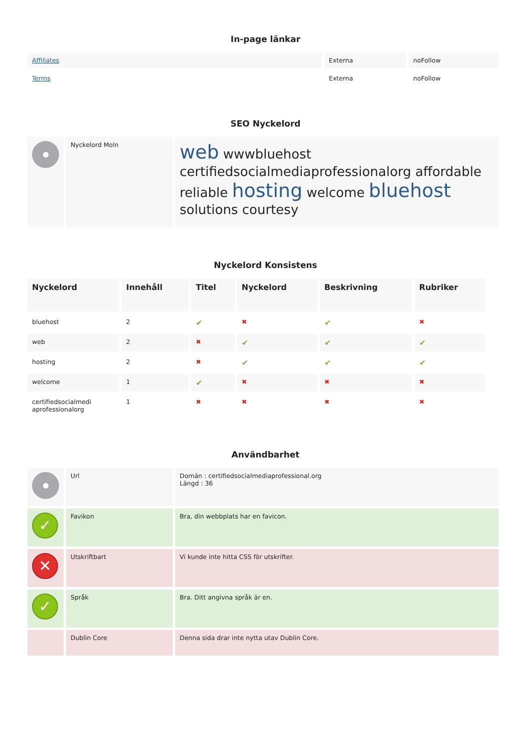In-page länkar
| Affiliates | Externa | noFollow |
| Terms | Externa | noFollow |
SEO Nyckelord
| | Nyckelord Moln | web wwwbluehost certifiedsocialmediaprofessionalorg affordable reliable hosting welcome bluehost solutions courtesy |
Nyckelord Konsistens
| Nyckelord | Innehåll | Titel | Nyckelord | Beskrivning | Rubriker |
| --- | --- | --- | --- | --- | --- |
| bluehost | 2 | ✔ | ✖ | ✔ | ✖ |
| web | 2 | ✖ | ✔ | ✔ | ✔ |
| hosting | 2 | ✖ | ✔ | ✔ | ✔ |
| welcome | 1 | ✔ | ✖ | ✖ | ✖ |
| certifiedsocialmedi aprofessionalorg | 1 | ✖ | ✖ | ✖ | ✖ |
Användbarhet
| | Url | Domän : certifiedsocialmediaprofessional.org Längd : 36 |
| ✓ | Favikon | Bra, din webbplats har en favicon. |
| ✕ | Utskriftbart | Vi kunde inte hitta CSS för utskrifter. |
| ✓ | Språk | Bra. Ditt angivna språk är en. |
| | Dublin Core | Denna sida drar inte nytta utav Dublin Core. |